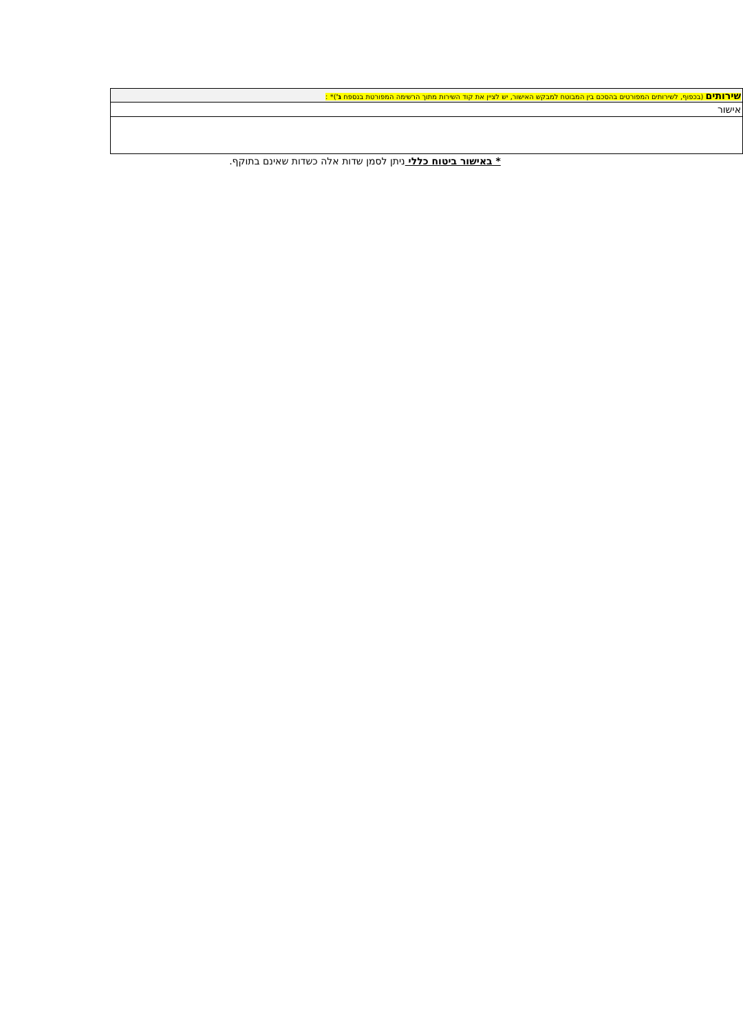| שירותים (בכפוף, לשירותים המפורטים בהסכם בין המבוטח למבקש האישור, יש לציין את קוד השירות מתוך הרשימה המפורטת בנספח ג' )* : |
| אישור |
* באישור ביטוח כללי ניתן לסמן שדות אלה כשדות שאינם בתוקף.